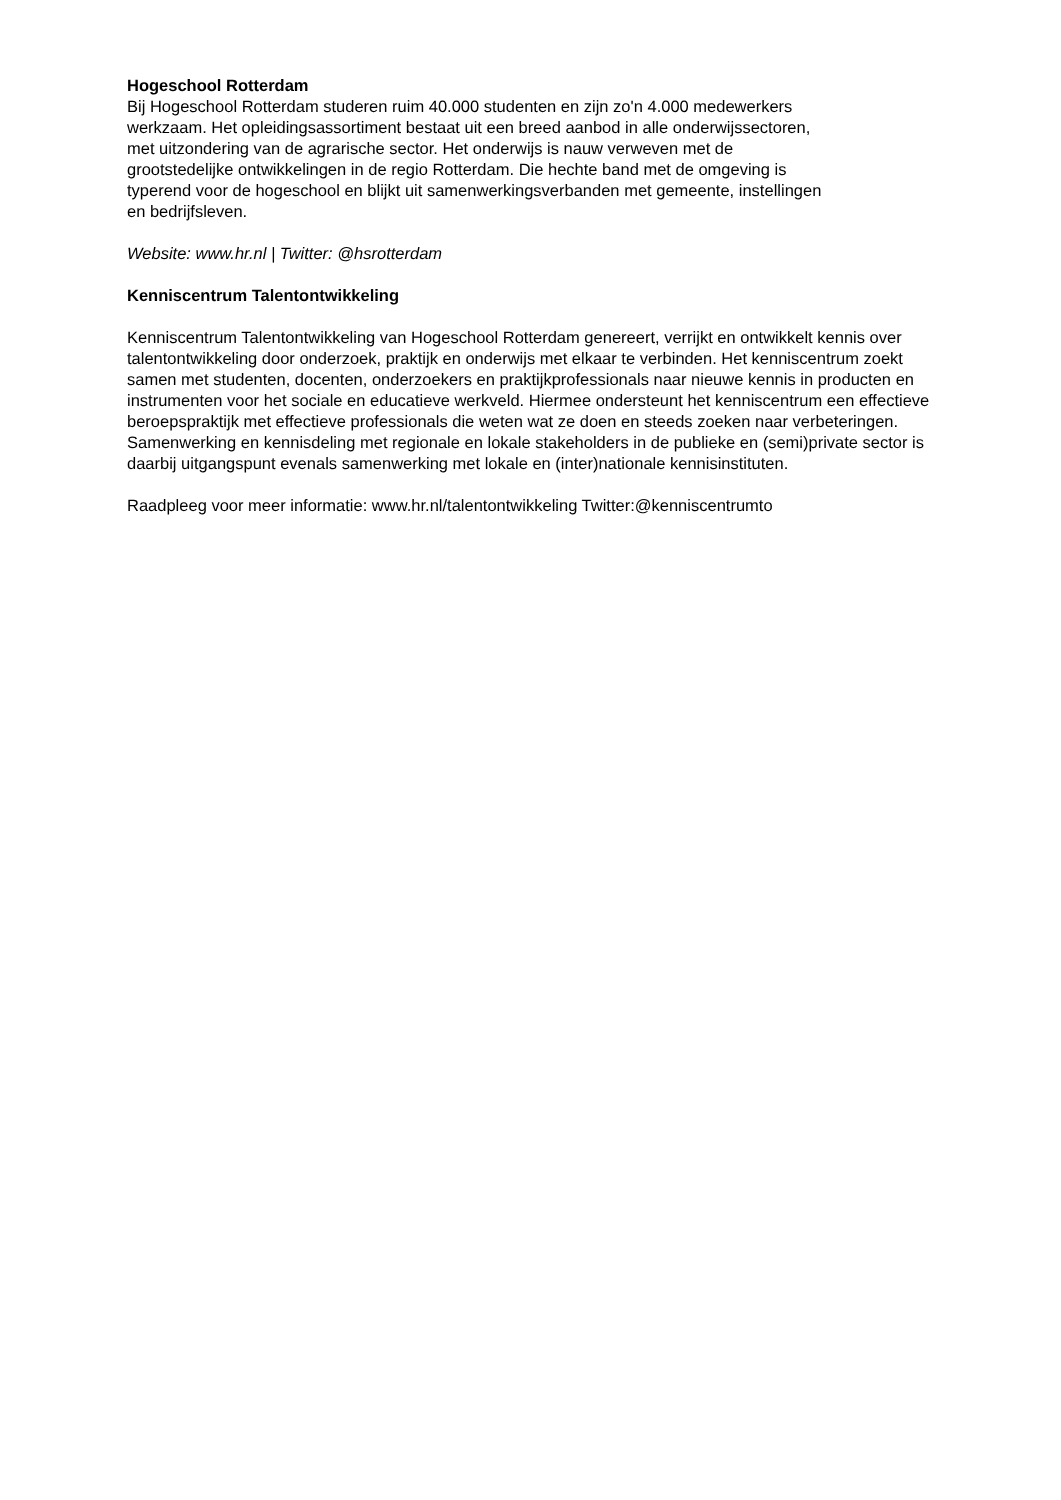Hogeschool Rotterdam
Bij Hogeschool Rotterdam studeren ruim 40.000 studenten en zijn zo'n 4.000 medewerkers
werkzaam. Het opleidingsassortiment bestaat uit een breed aanbod in alle onderwijssectoren,
met uitzondering van de agrarische sector. Het onderwijs is nauw verweven met de
grootstedelijke ontwikkelingen in de regio Rotterdam. Die hechte band met de omgeving is
typerend voor de hogeschool en blijkt uit samenwerkingsverbanden met gemeente, instellingen
en bedrijfsleven.
Website: www.hr.nl | Twitter: @hsrotterdam
Kenniscentrum Talentontwikkeling
Kenniscentrum Talentontwikkeling van Hogeschool Rotterdam genereert, verrijkt en ontwikkelt kennis over talentontwikkeling door onderzoek, praktijk en onderwijs met elkaar te verbinden. Het kenniscentrum zoekt samen met studenten, docenten, onderzoekers en praktijkprofessionals naar nieuwe kennis in producten en instrumenten voor het sociale en educatieve werkveld. Hiermee ondersteunt het kenniscentrum een effectieve beroepspraktijk met effectieve professionals die weten wat ze doen en steeds zoeken naar verbeteringen. Samenwerking en kennisdeling met regionale en lokale stakeholders in de publieke en (semi)private sector is daarbij uitgangspunt evenals samenwerking met lokale en (inter)nationale kennisinstituten.
Raadpleeg voor meer informatie: www.hr.nl/talentontwikkeling Twitter:@kenniscentrumto